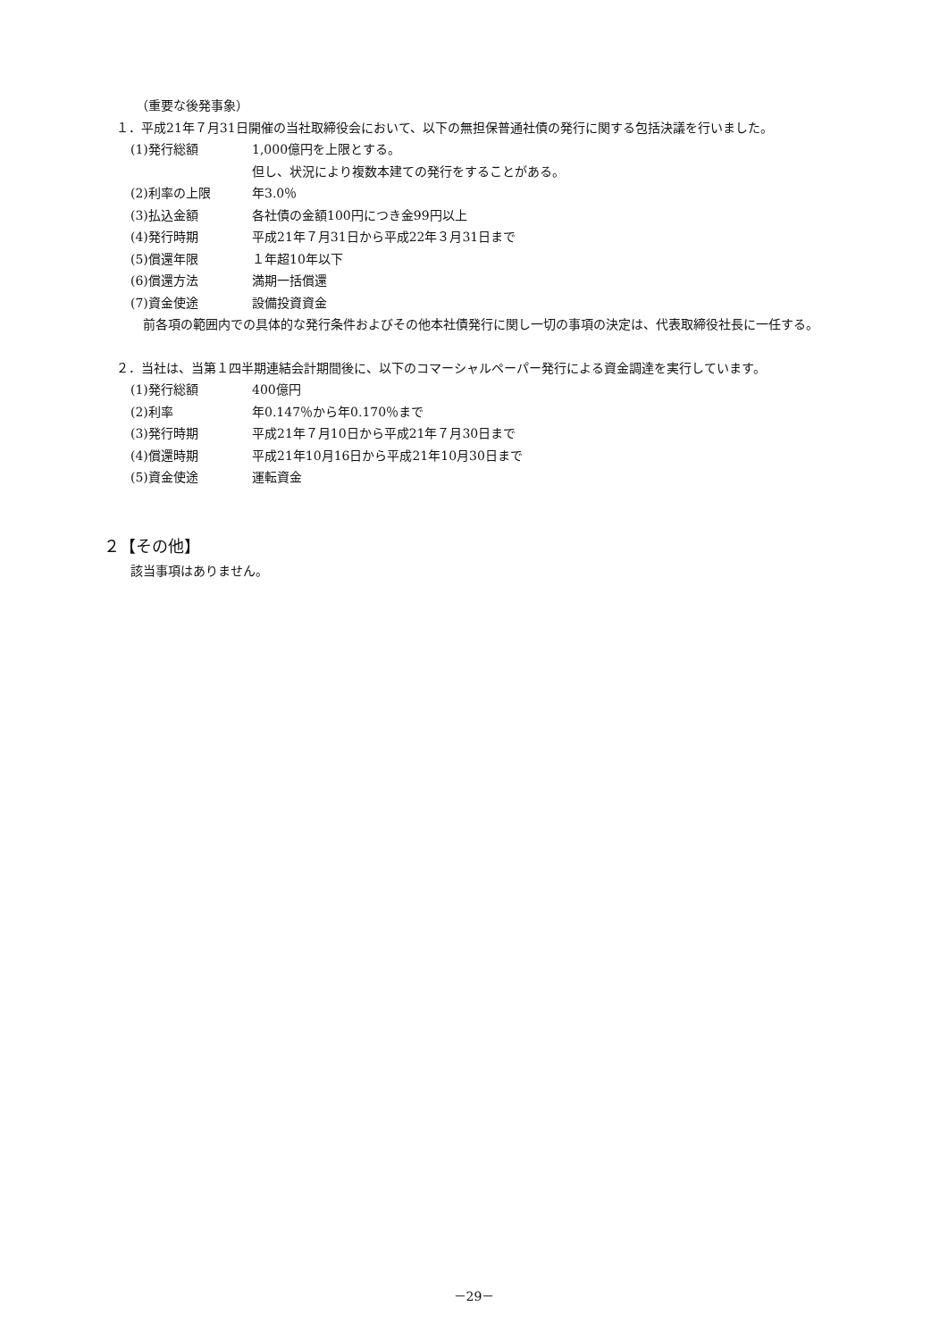（重要な後発事象）
１．平成21年７月31日開催の当社取締役会において、以下の無担保普通社債の発行に関する包括決議を行いました。
(1)発行総額 1,000億円を上限とする。
但し、状況により複数本建ての発行をすることがある。
(2)利率の上限 年3.0％
(3)払込金額 各社債の金額100円につき金99円以上
(4)発行時期 平成21年７月31日から平成22年３月31日まで
(5)償還年限 １年超10年以下
(6)償還方法 満期一括償還
(7)資金使途 設備投資資金
前各項の範囲内での具体的な発行条件およびその他本社債発行に関し一切の事項の決定は、代表取締役社長に一任する。
２．当社は、当第１四半期連結会計期間後に、以下のコマーシャルペーパー発行による資金調達を実行しています。
(1)発行総額 400億円
(2)利率 年0.147％から年0.170％まで
(3)発行時期 平成21年７月10日から平成21年７月30日まで
(4)償還時期 平成21年10月16日から平成21年10月30日まで
(5)資金使途 運転資金
２【その他】
該当事項はありません。
－29－